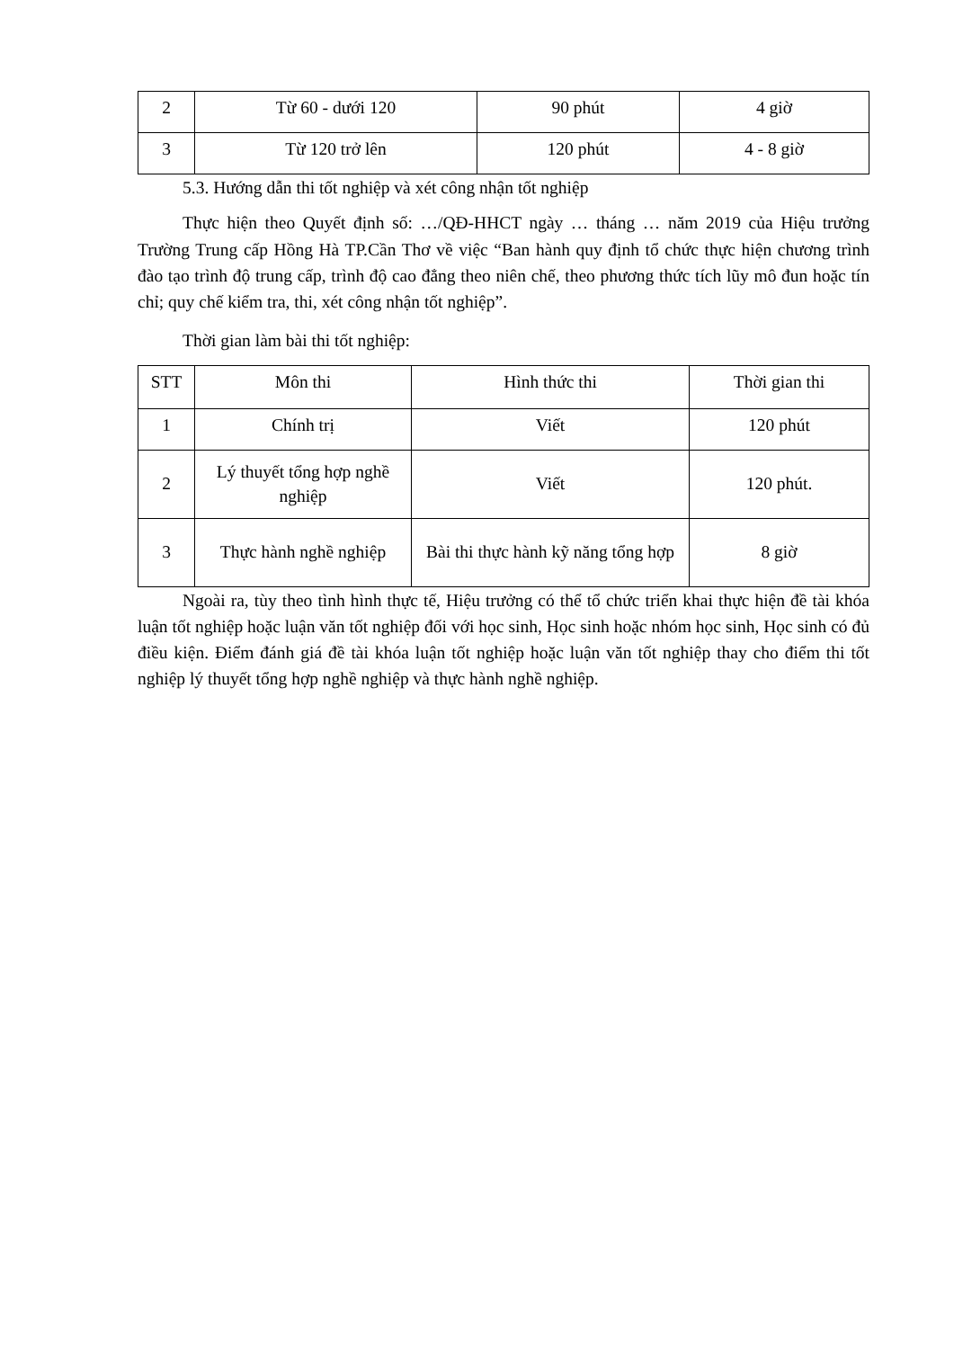| 2 | Từ 60 - dưới 120 | 90 phút | 4 giờ |
| 3 | Từ 120 trở lên | 120 phút | 4 - 8 giờ |
5.3. Hướng dẫn thi tốt nghiệp và xét công nhận tốt nghiệp
Thực hiện theo Quyết định số: …/QĐ-HHCT ngày … tháng … năm 2019 của Hiệu trưởng Trường Trung cấp Hồng Hà TP.Cần Thơ về việc “Ban hành quy định tổ chức thực hiện chương trình đào tạo trình độ trung cấp, trình độ cao đẳng theo niên chế, theo phương thức tích lũy mô đun hoặc tín chỉ; quy chế kiểm tra, thi, xét công nhận tốt nghiệp”.
Thời gian làm bài thi tốt nghiệp:
| STT | Môn thi | Hình thức thi | Thời gian thi |
| --- | --- | --- | --- |
| 1 | Chính trị | Viết | 120 phút |
| 2 | Lý thuyết tổng hợp nghề nghiệp | Viết | 120 phút. |
| 3 | Thực hành nghề nghiệp | Bài thi thực hành kỹ năng tổng hợp | 8 giờ |
Ngoài ra, tùy theo tình hình thực tế, Hiệu trưởng có thể tổ chức triển khai thực hiện đề tài khóa luận tốt nghiệp hoặc luận văn tốt nghiệp đối với học sinh, Học sinh hoặc nhóm học sinh, Học sinh có đủ điều kiện. Điểm đánh giá đề tài khóa luận tốt nghiệp hoặc luận văn tốt nghiệp thay cho điểm thi tốt nghiệp lý thuyết tổng hợp nghề nghiệp và thực hành nghề nghiệp.